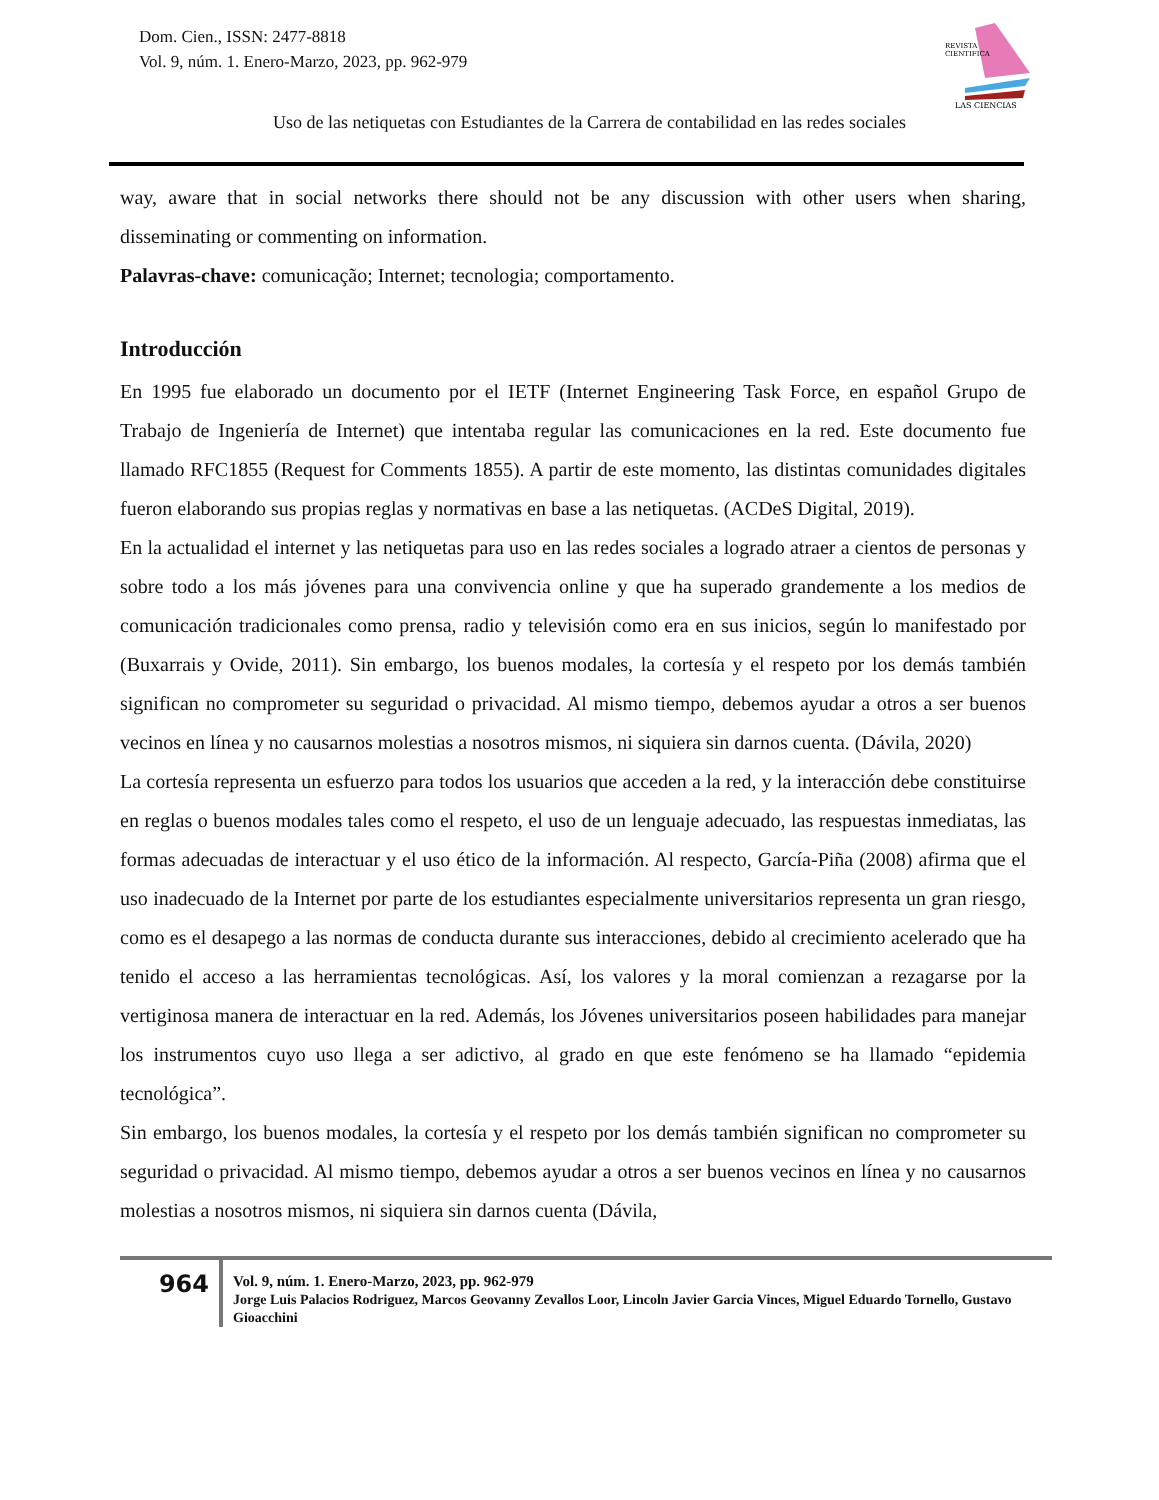Dom. Cien., ISSN: 2477-8818
Vol. 9, núm. 1. Enero-Marzo, 2023, pp. 962-979
REVISTA
CIENTIFICA
LAS CIENCIAS
Uso de las netiquetas con Estudiantes de la Carrera de contabilidad en las redes sociales
way, aware that in social networks there should not be any discussion with other users when sharing, disseminating or commenting on information.
Palavras-chave: comunicação; Internet; tecnologia; comportamento.
Introducción
En 1995 fue elaborado un documento por el IETF (Internet Engineering Task Force, en español Grupo de Trabajo de Ingeniería de Internet) que intentaba regular las comunicaciones en la red. Este documento fue llamado RFC1855 (Request for Comments 1855). A partir de este momento, las distintas comunidades digitales fueron elaborando sus propias reglas y normativas en base a las netiquetas. (ACDeS Digital, 2019).
En la actualidad el internet y las netiquetas para uso en las redes sociales a logrado atraer a cientos de personas y sobre todo a los más jóvenes para una convivencia online y que ha superado grandemente a los medios de comunicación tradicionales como prensa, radio y televisión como era en sus inicios, según lo manifestado por (Buxarrais y Ovide, 2011). Sin embargo, los buenos modales, la cortesía y el respeto por los demás también significan no comprometer su seguridad o privacidad. Al mismo tiempo, debemos ayudar a otros a ser buenos vecinos en línea y no causarnos molestias a nosotros mismos, ni siquiera sin darnos cuenta. (Dávila, 2020)
La cortesía representa un esfuerzo para todos los usuarios que acceden a la red, y la interacción debe constituirse en reglas o buenos modales tales como el respeto, el uso de un lenguaje adecuado, las respuestas inmediatas, las formas adecuadas de interactuar y el uso ético de la información. Al respecto, García-Piña (2008) afirma que el uso inadecuado de la Internet por parte de los estudiantes especialmente universitarios representa un gran riesgo, como es el desapego a las normas de conducta durante sus interacciones, debido al crecimiento acelerado que ha tenido el acceso a las herramientas tecnológicas. Así, los valores y la moral comienzan a rezagarse por la vertiginosa manera de interactuar en la red. Además, los Jóvenes universitarios poseen habilidades para manejar los instrumentos cuyo uso llega a ser adictivo, al grado en que este fenómeno se ha llamado “epidemia tecnológica”.
Sin embargo, los buenos modales, la cortesía y el respeto por los demás también significan no comprometer su seguridad o privacidad. Al mismo tiempo, debemos ayudar a otros a ser buenos vecinos en línea y no causarnos molestias a nosotros mismos, ni siquiera sin darnos cuenta (Dávila,
964
Vol. 9, núm. 1. Enero-Marzo, 2023, pp. 962-979
Jorge Luis Palacios Rodriguez, Marcos Geovanny Zevallos Loor, Lincoln Javier Garcia Vinces, Miguel Eduardo Tornello, Gustavo Gioacchini